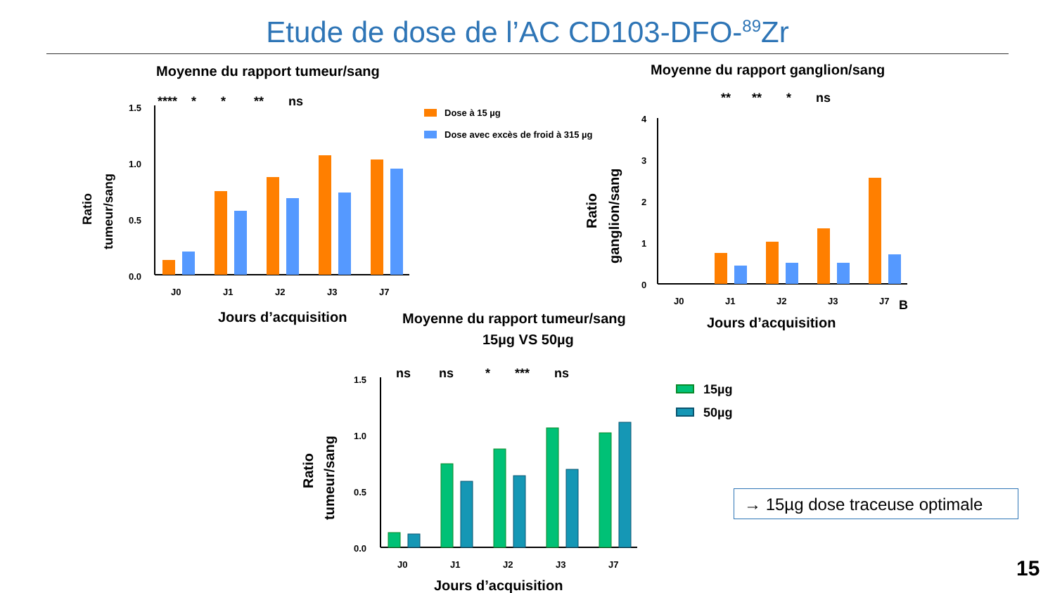Etude de dose de l’AC CD103-DFO-<sup>89</sup>Zr
Moyenne du rapport tumeur/sang
1.5
1.0
0.5
0.0
**** * * ** ns
J0
J1
J2
J3
J7
Jours d’acquisition
Ratio
tumeur/sang
Dose à 15 µg
Dose avec excès de froid à 315 µg
Moyenne du rapport ganglion/sang
4
3
2
1
0
** ** * ns
J0
J1
J2
J3
J7
B
Jours d’acquisition
Ratio
ganglion/sang
Moyenne du rapport tumeur/sang
15µg VS 50µg
1.5
1.0
0.5
0.0
ns ns * *** ns
J0
J1
J2
J3
J7
Jours d’acquisition
Ratio
tumeur/sang
15µg
50µg
→ 15µg dose traceuse optimale
15